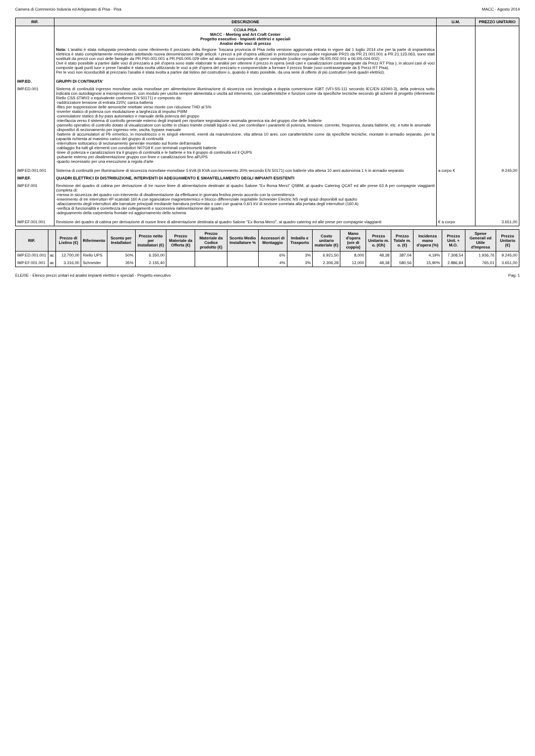Camera di Commercio Indusria ed Artigianato di Pisa - Pisa MACC - Agosto 2014
| RIF. | DESCRIZIONE | U.M. | PREZZO UNITARIO |
| --- | --- | --- | --- |
| | CCIAA PISA MACC - Meeting and Art Craft Center Progetto esecutivo - Impianti elettrici e speciali Analisi delle voci di prezzo Nota: L'analisi è stata sviluppata prendendo come riferimento il prezzario della Regione Toscana provincia di Pisa nella versione aggiornata entrata in vigore dal 1 luglio 2014 che per la parte di impiantistica elettrica è stato completamente revisionato adottando nuova denominazione degli articoli. I prezzi a piè d'opera utilizzati in precedenza con codice regionale PR21 da PR.21.001.001 a PR.21.123.063, sono stati sostituiti da prezzi con voci delle famiglie da PR.P60.001.001 a PR.P65.005.029 oltre ad alcune voci composte di opere compiute (codice regionale 06.I05.002.001 a 06.I05.024.002) Ove è stato possibile a partire dalle voci di prezzario a piè d'opera sono state elaborate le analisi per ottenere il prezzo in opera (vedi cavi e canalizzazioni contrassegnate da Prezz RT Pisa ); in alcuni casi di voci composte quali punti luce e prese l'analisi è stata svolta utilizzando le voci a piè d'opera del prezzario e componendole a formare il prezzo finale (voci contrassegnate da § Prezz RT Pisa). Per le voci non riconducibili al prezzario l'analisi è stata svolta a partire dal listino del costruttore o, quando è stato possibile, da una serie di offerte di più costruttori (vedi quadri elettrici). | | |
| IMP.ED. | GRUPPI DI CONTINUITA' | | |
| IMP.ED.001 | Sistema di continuità ingresso monofase uscita monofase per alimentazione illuminazione di sicurezza con tecnologia a doppia conversione IGBT (VFI-SS-111 secondo IEC/EN 62040-3), della potenza sotto indicata con autodiagnosi a microprocessore, con modulo per uscita sempre alimentata o uscita ad intervento, con caratteristiche e funzioni come da specifiche tecniche secondo gli schemi di progetto (riferimento Riello CSS 6TMV2 o equivalente conforme EN 50171) e composto da: -raddrizzatore tensione di entrata 220V, carica batteria -filtro per soppressione delle armoniche reiettate verso monte con riduzione THD al 5% -inverter statico di potenza con modulazione a larghezza di impulso PWM -commutatore statico di by-pass automatico e manuale della potenza del gruppo -interfaccia verso il sistema di controllo generale esterno degli impianti per riportare segnalazione anomalia generica sia del gruppo che delle batterie -pannello operativo di controllo dotato di visualizzatore con scritte in chiaro tramite cristalli liquidi o led, per controllare i parametri di potenza, tensione, corrente, frequenza, durata batterie, etc. e tutte le anomalie -dispositivi di sezionamento per ingresso rete, uscita, bypass manuale -batterie di accumulatori al Pb ermetico, in monoblocco o in singoli elementi, esenti da manutenzione, vita attesa 10 anni, con caratteristiche come da specifiche tecniche, montate in armadio separato, per la capacità richiesta al massimo carico del gruppo di continuità -interruttore sottocarico di sezionamento generale montato sul fronte dell'armadio -cablaggio fra tutti gli elementi con conduttori N07G9 K con terminali coprimorsetti batterie -linee di potenza e canalizzazioni tra il gruppo di continuità e le batterie e tra il gruppo di continuità ed il QUPS -pulsante esterno per disalimentazione gruppo con linee e canalizzazioni fino all'UPS -quanto necessario per una esecuzione a regola d'arte | | |
| IMP.ED.001.001 | Sistema di continuità per illuminazione di sicurezza monofase-monofase 5 kVA (6 KVA con incremento 20% secondo EN 50171) con batterie vita attesa 10 anni autonomia 1 h in armadio separato | a corpo € | 9.245,00 |
| IMP.EF. | QUADRI ELETTRICI DI DISTRIBUZIONE, INTERVENTI DI ADEGUAMENTO E SMANTELLAMENTO DEGLI IMPIANTI ESISTENTI | | |
| IMP.EF.001 | Revisione del quadro di cabina per derivazione di tre nuove linee di alimentazione destinate al quadro Salone "Ex Borsa Merci" QSBM, al quadro Catering QCAT ed alle prese 63 A per compagnie viaggianti completa di: -messa in sicurezza del quadro con intervento di disalimentazione da effettuarsi in giornata festiva previo accordo con la committenza -inserimento di tre interruttori 4P scatolati 160 A con sganciatore magnetotermico e blocco differenziale regolabile Schneider Electric NS negli spazi disponibili sul quadro -allacciamento degli interruttori alle barrature principali mediande barratura preformata o cavi con guaina 0,6/1 kV di sezione correlata alla portata degli interruttori (160 A) -verifica di funzionalità e correttezza dei collegamenti e successiva rialimentazione del quadro -adeguamento della carpenteria frontale ed aggiornamento dello schema | | |
| IMP.EF.001.001 | Revisione del quadro di cabina per derivazione di nuove linee di alimentazione destinata al quadro Salone "Ex Borsa Merci", al quadro catering ed alle prese per compagnie viaggianti | € a corpo | 3.651,00 |
| RIF. | | Prezzo di Listino (€) | Riferimento | Sconto per Installatori | Prezzo netto per Installatori (€) | Prezzo Materiale da Offerta (€) | Prezzo Materiale da Codice prodotto (€) | Sconto Medio Installatore % | Accessori di Montaggio | Imballo e Trasporto | Costo unitario materiale (€) | Mano d'opera (ore di coppia) | Prezzo Unitario m. o. (€/h) | Prezzo Totale m. o. (€) | Incidenza mano d'opera (%) | Prezzo Unit. + M.O. | Spese Generali ed Utile d'Impresa | Prezzo Unitario (€) |
| --- | --- | --- | --- | --- | --- | --- | --- | --- | --- | --- | --- | --- | --- | --- | --- | --- | --- | --- |
| IMP.ED.001.001 | ac | 12.700,00 | Riello UPS | 50% | 6.350,00 | | | | 6% | 3% | 6.921,50 | 8,000 | 48,38 | 387,04 | 4,19% | 7.308,54 | 1.936,76 | 9.245,00 |
| IMP.EF.001.001 | ac | 3.316,00 | Schneider | 35% | 2.155,40 | | | | 4% | 3% | 2.306,28 | 12,000 | 48,38 | 580,56 | 15,90% | 2.886,84 | 765,01 | 3.651,00 |
ELE/0E - Elenco prezzi unitari ed analisi impianti elettrici e speciali - Progetto esecutivo Pag. 1